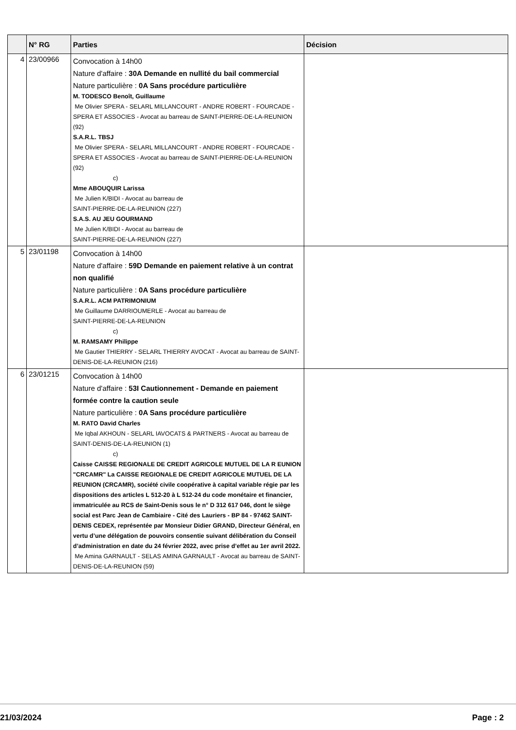| | N° RG | Parties | Décision |
| --- | --- | --- | --- |
| 4 | 23/00966 | Convocation à 14h00 Nature d'affaire : 30A Demande en nullité du bail commercial Nature particulière : 0A Sans procédure particulière M. TODESCO Benoît, Guillaume Me Olivier SPERA - SELARL MILLANCOURT - ANDRE ROBERT - FOURCADE - SPERA ET ASSOCIES - Avocat au barreau de SAINT-PIERRE-DE-LA-REUNION (92) S.A.R.L. TBSJ Me Olivier SPERA - SELARL MILLANCOURT - ANDRE ROBERT - FOURCADE - SPERA ET ASSOCIES - Avocat au barreau de SAINT-PIERRE-DE-LA-REUNION (92) c) Mme ABOUQUIR Larissa Me Julien K/BIDI - Avocat au barreau de SAINT-PIERRE-DE-LA-REUNION (227) S.A.S. AU JEU GOURMAND Me Julien K/BIDI - Avocat au barreau de SAINT-PIERRE-DE-LA-REUNION (227) | |
| 5 | 23/01198 | Convocation à 14h00 Nature d'affaire : 59D Demande en paiement relative à un contrat non qualifié Nature particulière : 0A Sans procédure particulière S.A.R.L. ACM PATRIMONIUM Me Guillaume DARRIOUMERLE - Avocat au barreau de SAINT-PIERRE-DE-LA-REUNION c) M. RAMSAMY Philippe Me Gautier THIERRY - SELARL THIERRY AVOCAT - Avocat au barreau de SAINT-DENIS-DE-LA-REUNION (216) | |
| 6 | 23/01215 | Convocation à 14h00 Nature d'affaire : 53I Cautionnement - Demande en paiement formée contre la caution seule Nature particulière : 0A Sans procédure particulière M. RATO David Charles Me Iqbal AKHOUN - SELARL IAVOCATS & PARTNERS - Avocat au barreau de SAINT-DENIS-DE-LA-REUNION (1) c) Caisse CAISSE REGIONALE DE CREDIT AGRICOLE MUTUEL DE LA R EUNION "CRCAMR" La CAISSE REGIONALE DE CREDIT AGRICOLE MUTUEL DE LA REUNION (CRCAMR), société civile coopérative à capital variable régie par les dispositions des articles L 512-20 à L 512-24 du code monétaire et financier, immatriculée au RCS de Saint-Denis sous le n° D 312 617 046, dont le siège social est Parc Jean de Cambiaire - Cité des Lauriers - BP 84 - 97462 SAINT-DENIS CEDEX, représentée par Monsieur Didier GRAND, Directeur Général, en vertu d’une délégation de pouvoirs consentie suivant délibération du Conseil d’administration en date du 24 février 2022, avec prise d’effet au 1er avril 2022. Me Amina GARNAULT - SELAS AMINA GARNAULT - Avocat au barreau de SAINT-DENIS-DE-LA-REUNION (59) | |
21/03/2024 Page : 2